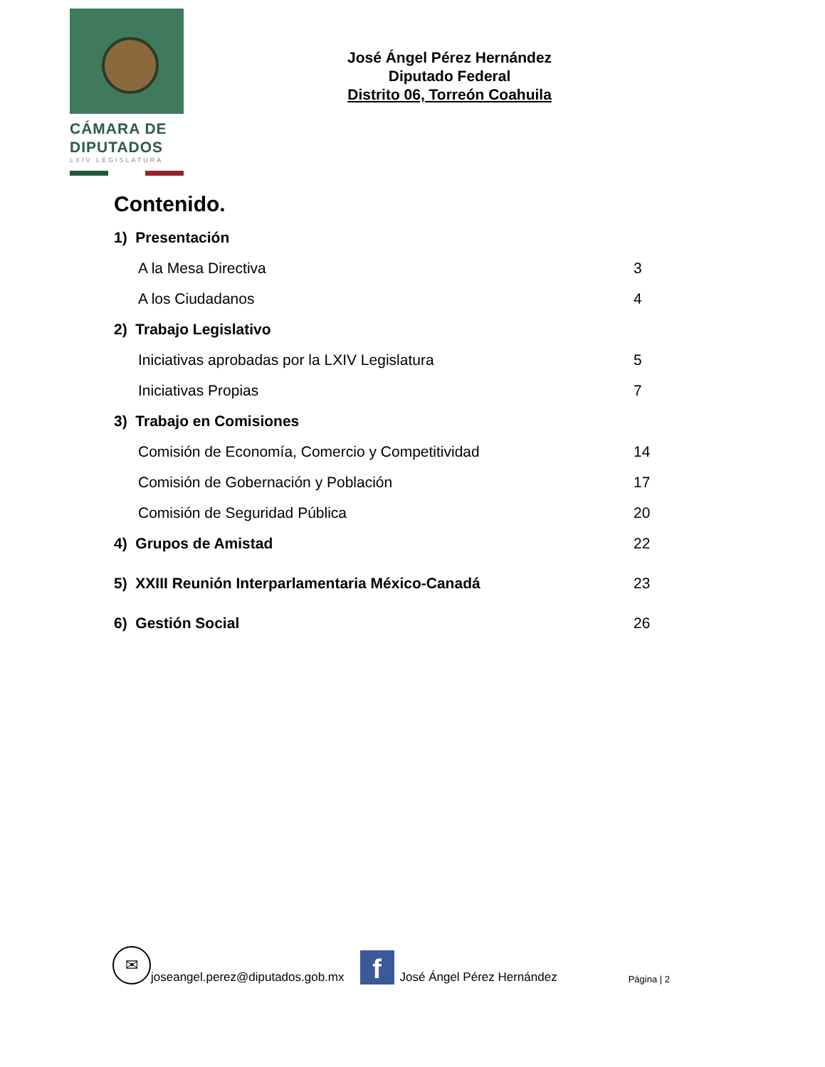CÁMARA DE
DIPUTADOS
LXIV LEGISLATURA
José Ángel Pérez Hernández
Diputado Federal
Distrito 06, Torreón Coahuila
Contenido.
1) Presentación
A la Mesa Directiva 3
A los Ciudadanos 4
2) Trabajo Legislativo
Iniciativas aprobadas por la LXIV Legislatura 5
Iniciativas Propias 7
3) Trabajo en Comisiones
Comisión de Economía, Comercio y Competitividad 14
Comisión de Gobernación y Población 17
Comisión de Seguridad Pública 20
4) Grupos de Amistad 22
5) XXIII Reunión Interparlamentaria México-Canadá 23
6) Gestión Social 26
✉
joseangel.perez@diputados.gob.mx
f
José Ángel Pérez Hernández Página | 2